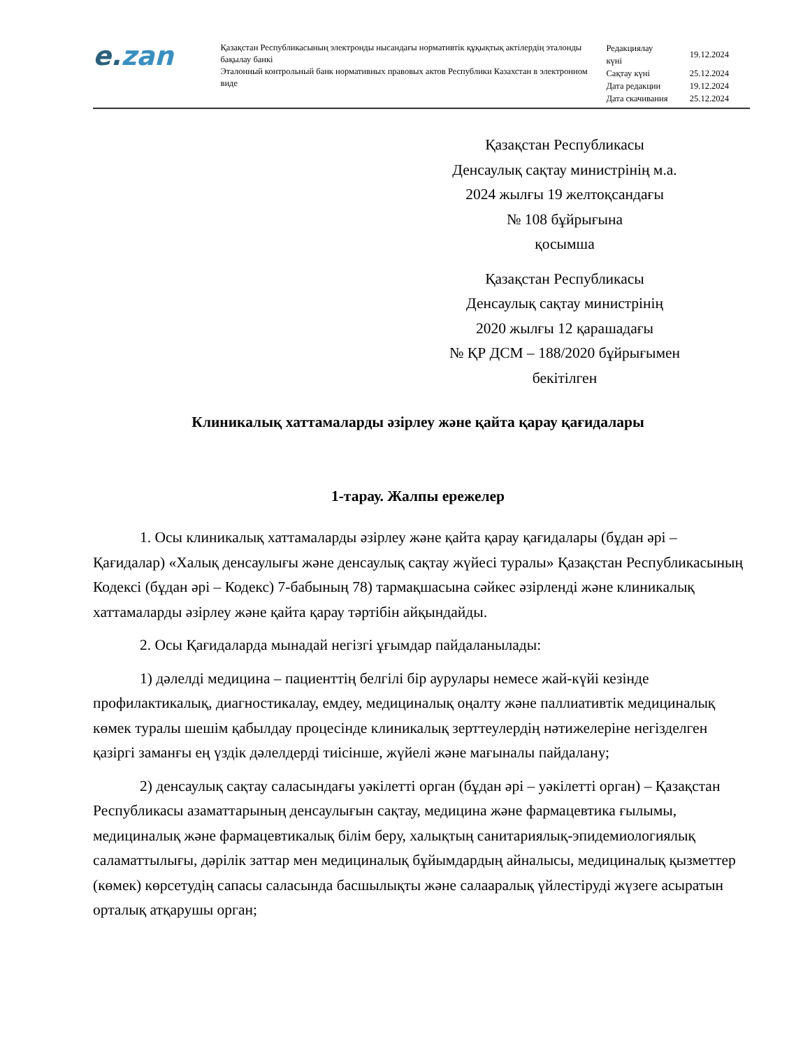e.zan
Қазақстан Республикасының электронды нысандағы нормативтік құқықтық актілердің эталонды бақылау банкі
Эталонный контрольный банк нормативных правовых актов Республики Казахстан в электронном виде
| Редакциялау күні | 19.12.2024 |
| Сақтау күні | 25.12.2024 |
| Дата редакции | 19.12.2024 |
| Дата скачивания | 25.12.2024 |
Қазақстан Республикасы
Денсаулық сақтау министрінің м.а.
2024 жылғы 19 желтоқсандағы
№ 108 бұйрығына
қосымша
Қазақстан Республикасы
Денсаулық сақтау министрінің
2020 жылғы 12 қарашадағы
№ ҚР ДСМ – 188/2020 бұйрығымен
бекітілген
Клиникалық хаттамаларды әзірлеу және қайта қарау қағидалары
1-тарау. Жалпы ережелер
1. Осы клиникалық хаттамаларды әзірлеу және қайта қарау қағидалары (бұдан әрі – Қағидалар) «Халық денсаулығы және денсаулық сақтау жүйесі туралы» Қазақстан Республикасының Кодексі (бұдан әрі – Кодекс) 7-бабының 78) тармақшасына сәйкес әзірленді және клиникалық хаттамаларды әзірлеу және қайта қарау тәртібін айқындайды.
2. Осы Қағидаларда мынадай негізгі ұғымдар пайдаланылады:
1) дәлелді медицина – пациенттің белгілі бір аурулары немесе жай-күйі кезінде профилактикалық, диагностикалау, емдеу, медициналық оңалту және паллиативтік медициналық көмек туралы шешім қабылдау процесінде клиникалық зерттеулердің нәтижелеріне негізделген қазіргі заманғы ең үздік дәлелдерді тиісінше, жүйелі және мағыналы пайдалану;
2) денсаулық сақтау саласындағы уәкілетті орган (бұдан әрі – уәкілетті орган) – Қазақстан Республикасы азаматтарының денсаулығын сақтау, медицина және фармацевтика ғылымы, медициналық және фармацевтикалық білім беру, халықтың санитариялық-эпидемиологиялық саламаттылығы, дәрілік заттар мен медициналық бұйымдардың айналысы, медициналық қызметтер (көмек) көрсетудің сапасы саласында басшылықты және салааралық үйлестіруді жүзеге асыратын орталық атқарушы орган;